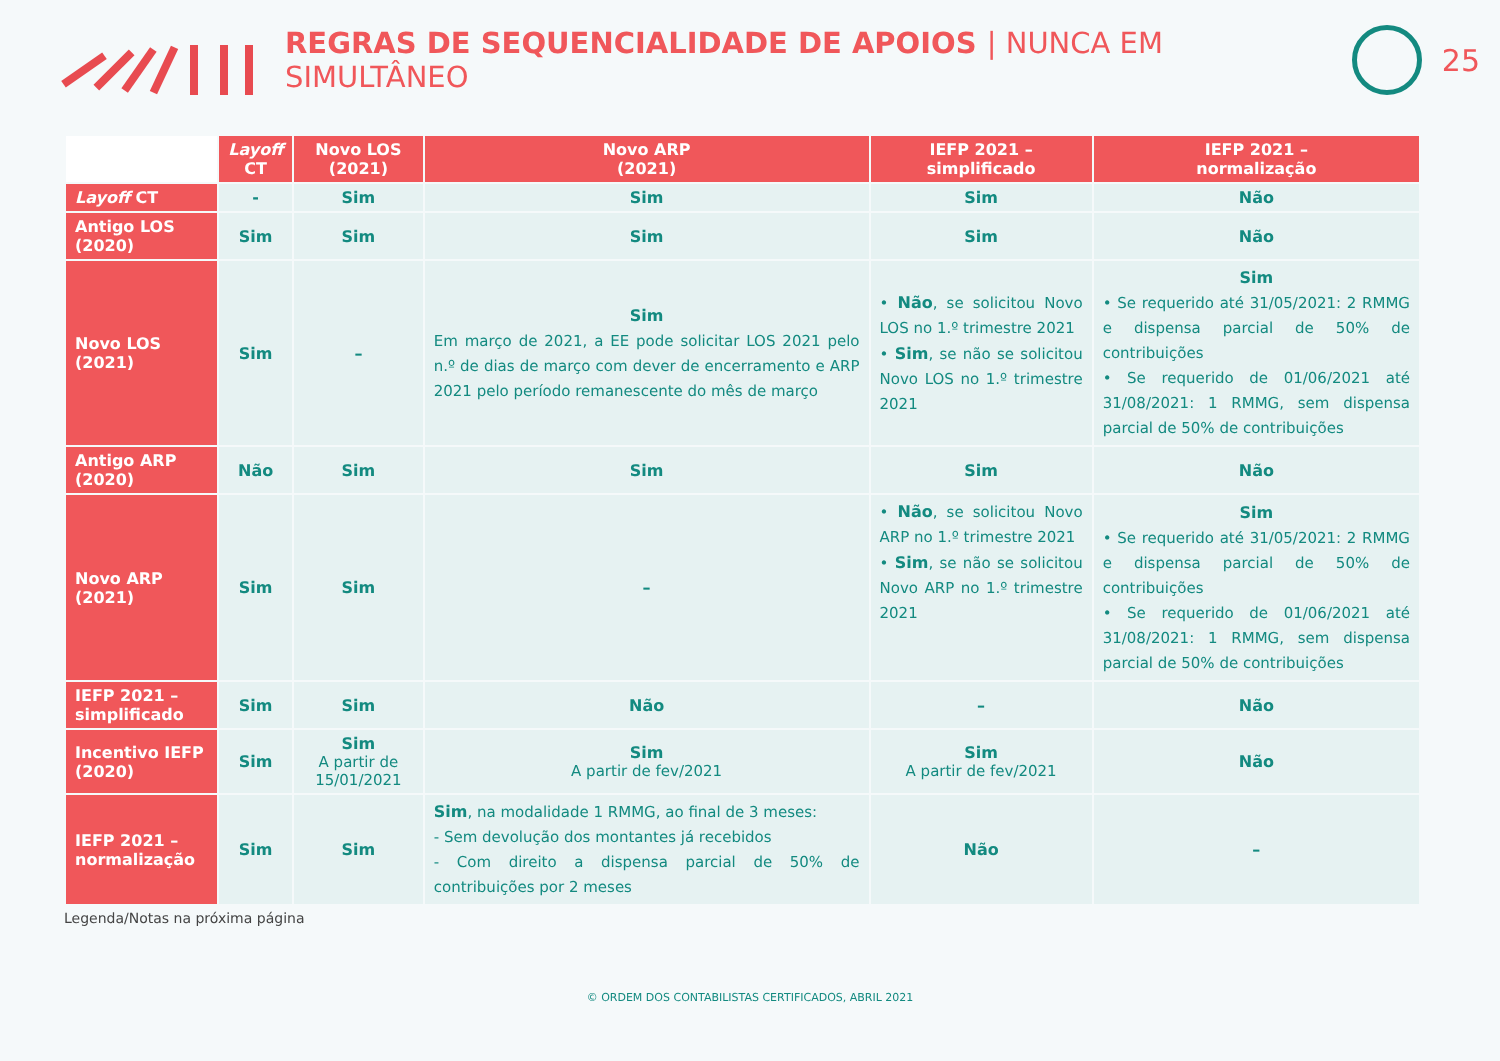REGRAS DE SEQUENCIALIDADE DE APOIOS | NUNCA EM SIMULTÂNEO
25
| | Layoff CT | Novo LOS (2021) | Novo ARP (2021) | IEFP 2021 – simplificado | IEFP 2021 – normalização |
| Layoff CT | - | Sim | Sim | Sim | Não |
| Antigo LOS (2020) | Sim | Sim | Sim | Sim | Não |
| Novo LOS (2021) | Sim | – | Sim Em março de 2021, a EE pode solicitar LOS 2021 pelo n.º de dias de março com dever de encerramento e ARP 2021 pelo período remanescente do mês de março | • Não , se solicitou Novo LOS no 1.º trimestre 2021 • Sim , se não se solicitou Novo LOS no 1.º trimestre 2021 | Sim • Se requerido até 31/05/2021: 2 RMMG e dispensa parcial de 50% de contribuições • Se requerido de 01/06/2021 até 31/08/2021: 1 RMMG, sem dispensa parcial de 50% de contribuições |
| Antigo ARP (2020) | Não | Sim | Sim | Sim | Não |
| Novo ARP (2021) | Sim | Sim | – | • Não , se solicitou Novo ARP no 1.º trimestre 2021 • Sim , se não se solicitou Novo ARP no 1.º trimestre 2021 | Sim • Se requerido até 31/05/2021: 2 RMMG e dispensa parcial de 50% de contribuições • Se requerido de 01/06/2021 até 31/08/2021: 1 RMMG, sem dispensa parcial de 50% de contribuições |
| IEFP 2021 – simplificado | Sim | Sim | Não | – | Não |
| Incentivo IEFP (2020) | Sim | Sim A partir de 15/01/2021 | Sim A partir de fev/2021 | Sim A partir de fev/2021 | Não |
| IEFP 2021 – normalização | Sim | Sim | Sim , na modalidade 1 RMMG, ao final de 3 meses: - Sem devolução dos montantes já recebidos - Com direito a dispensa parcial de 50% de contribuições por 2 meses | Não | – |
Legenda/Notas na próxima página
© ORDEM DOS CONTABILISTAS CERTIFICADOS, ABRIL 2021